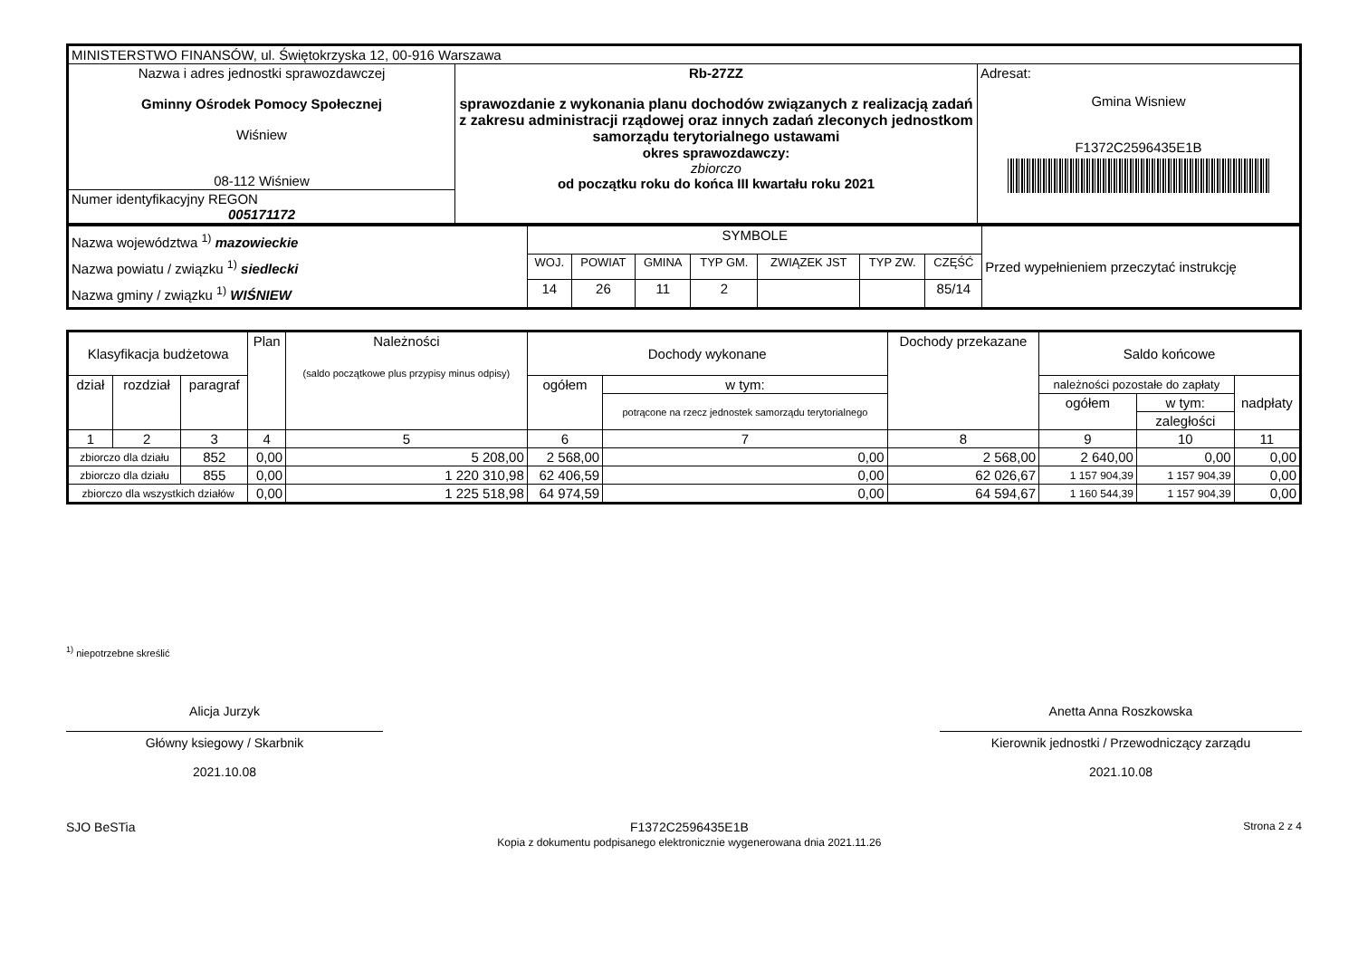| MINISTERSTWO FINANSÓW, ul. Świętokrzyska 12, 00-916 Warszawa | | |
| Nazwa i adres jednostki sprawozdawczej Gminny Ośrodek Pomocy Społecznej Wiśniew 08-112 Wiśniew | Rb-27ZZ sprawozdanie z wykonania planu dochodów związanych z realizacją zadań z zakresu administracji rządowej oraz innych zadań zleconych jednostkom samorządu terytorialnego ustawami okres sprawozdawczy: zbiorczo od początku roku do końca III kwartału roku 2021 | Adresat: Gmina Wisniew F1372C2596435E1B |
| Numer identyfikacyjny REGON 005171172 | | |
| Nazwa województwa <sup>1)</sup> mazowieckie Nazwa powiatu / związku <sup>1)</sup> siedlecki Nazwa gminy / związku <sup>1)</sup> WIŚNIEW | SYMBOLE | | | | | | | Przed wypełnieniem przeczytać instrukcję |
| | WOJ. | POWIAT | GMINA | TYP GM. | ZWIĄZEK JST | TYP ZW. | CZĘŚĆ | |
| | 14 | 26 | 11 | 2 | | | 85/14 | |
| Klasyfikacja budżetowa | | | Plan | Należności (saldo początkowe plus przypisy minus odpisy) | Dochody wykonane | | Dochody przekazane | Saldo końcowe | | |
| dział | rozdział | paragraf | | | ogółem | w tym: | | należności pozostałe do zapłaty | | nadpłaty |
| | | | | | | potrącone na rzecz jednostek samorządu terytorialnego | | ogółem | w tym: | |
| | | | | | | | | | zaległości | |
| 1 | 2 | 3 | 4 | 5 | 6 | 7 | 8 | 9 | 10 | 11 |
| zbiorczo dla działu | | 852 | 0,00 | 5 208,00 | 2 568,00 | 0,00 | 2 568,00 | 2 640,00 | 0,00 | 0,00 |
| zbiorczo dla działu | | 855 | 0,00 | 1 220 310,98 | 62 406,59 | 0,00 | 62 026,67 | 1 157 904,39 | 1 157 904,39 | 0,00 |
| zbiorczo dla wszystkich działów | | | 0,00 | 1 225 518,98 | 64 974,59 | 0,00 | 64 594,67 | 1 160 544,39 | 1 157 904,39 | 0,00 |
<sup>1)</sup> niepotrzebne skreślić
Alicja Jurzyk
Główny ksiegowy / Skarbnik
2021.10.08
Anetta Anna Roszkowska
Kierownik jednostki / Przewodniczący zarządu
2021.10.08
SJO BeSTia F1372C2596435E1B
Kopia z dokumentu podpisanego elektronicznie wygenerowana dnia 2021.11.26
Strona 2 z 4